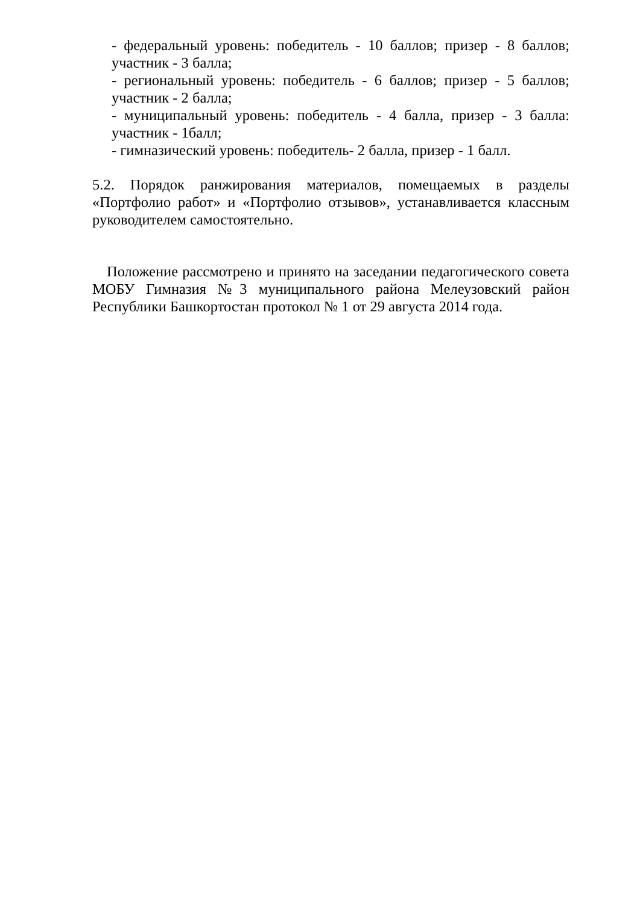- федеральный уровень: победитель - 10 баллов; призер - 8 баллов; участник - 3 балла;
- региональный уровень: победитель - 6 баллов; призер - 5 баллов; участник - 2 балла;
- муниципальный уровень: победитель - 4 балла, призер - 3 балла: участник - 1балл;
- гимназический уровень: победитель- 2 балла, призер - 1 балл.
5.2. Порядок ранжирования материалов, помещаемых в разделы «Портфолио работ» и «Портфолио отзывов», устанавливается классным руководителем самостоятельно.
Положение рассмотрено и принято на заседании педагогического совета МОБУ Гимназия №3 муниципального района Мелеузовский район Республики Башкортостан протокол № 1 от 29 августа 2014 года.